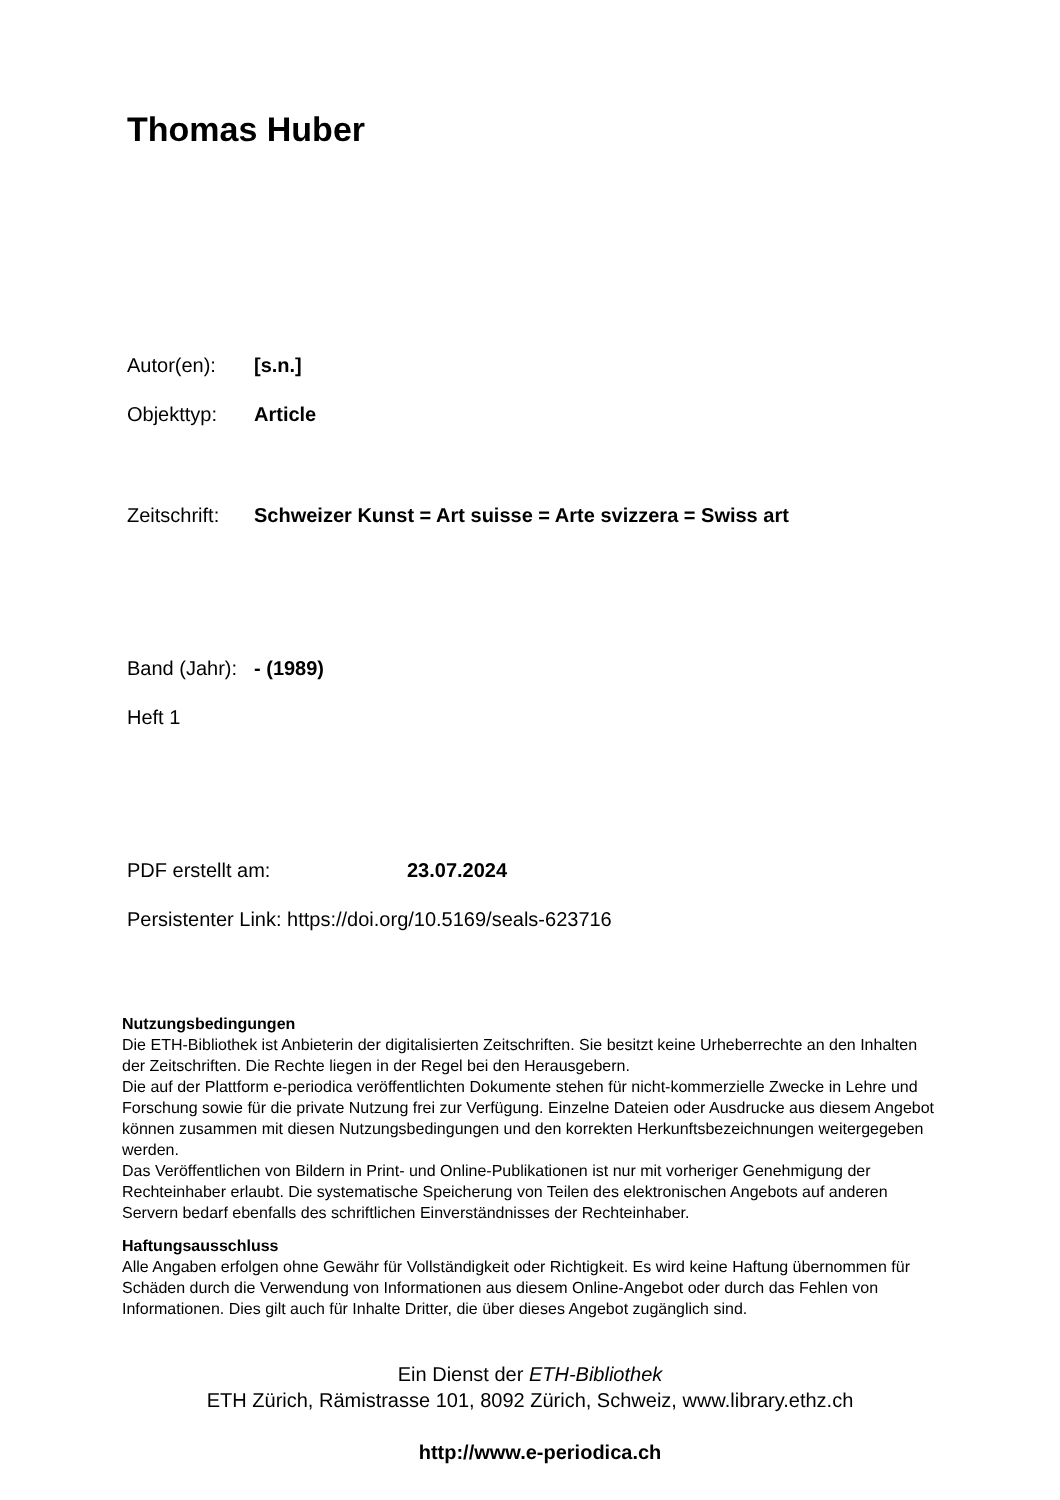Thomas Huber
Autor(en): [s.n.]
Objekttyp: Article
Zeitschrift: Schweizer Kunst = Art suisse = Arte svizzera = Swiss art
Band (Jahr): - (1989)
Heft 1
PDF erstellt am: 23.07.2024
Persistenter Link: https://doi.org/10.5169/seals-623716
Nutzungsbedingungen
Die ETH-Bibliothek ist Anbieterin der digitalisierten Zeitschriften. Sie besitzt keine Urheberrechte an den Inhalten der Zeitschriften. Die Rechte liegen in der Regel bei den Herausgebern.
Die auf der Plattform e-periodica veröffentlichten Dokumente stehen für nicht-kommerzielle Zwecke in Lehre und Forschung sowie für die private Nutzung frei zur Verfügung. Einzelne Dateien oder Ausdrucke aus diesem Angebot können zusammen mit diesen Nutzungsbedingungen und den korrekten Herkunftsbezeichnungen weitergegeben werden.
Das Veröffentlichen von Bildern in Print- und Online-Publikationen ist nur mit vorheriger Genehmigung der Rechteinhaber erlaubt. Die systematische Speicherung von Teilen des elektronischen Angebots auf anderen Servern bedarf ebenfalls des schriftlichen Einverständnisses der Rechteinhaber.
Haftungsausschluss
Alle Angaben erfolgen ohne Gewähr für Vollständigkeit oder Richtigkeit. Es wird keine Haftung übernommen für Schäden durch die Verwendung von Informationen aus diesem Online-Angebot oder durch das Fehlen von Informationen. Dies gilt auch für Inhalte Dritter, die über dieses Angebot zugänglich sind.
Ein Dienst der ETH-Bibliothek
ETH Zürich, Rämistrasse 101, 8092 Zürich, Schweiz, www.library.ethz.ch
http://www.e-periodica.ch